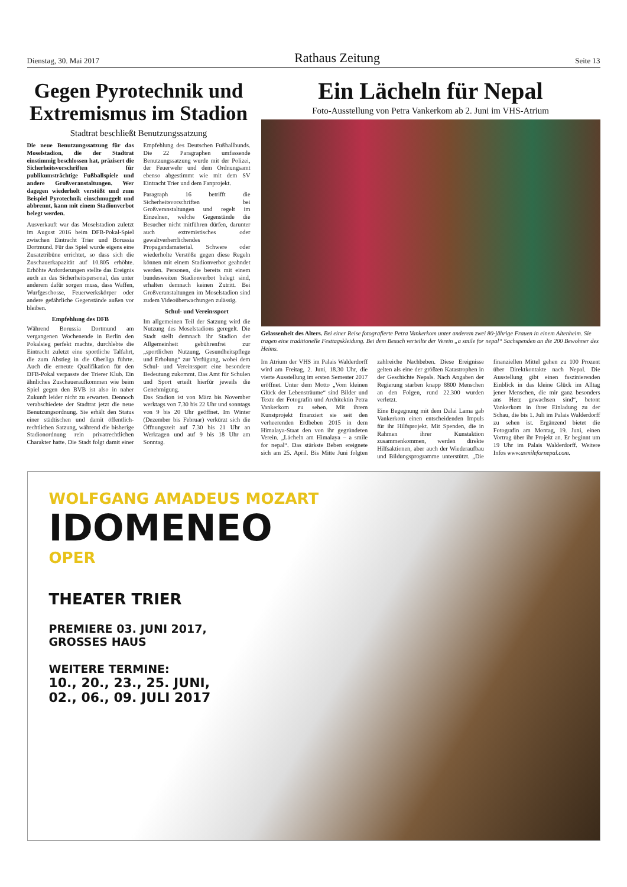Dienstag, 30. Mai 2017 Rathaus Zeitung Seite 13
Gegen Pyrotechnik und Extremismus im Stadion
Stadtrat beschließt Benutzungssatzung
Die neue Benutzungssatzung für das Moselstadion, die der Stadtrat einstimmig beschlossen hat, präzisert die Sicherheitsvorschriften für publikumsträchtige Fußballspiele und andere Großveranstaltungen. Wer dagegen wiederholt verstößt und zum Beispiel Pyrotechnik einschmuggelt und abbrennt, kann mit einem Stadionverbot belegt werden.
Ausverkauft war das Moselstadion zuletzt im August 2016 beim DFB-Pokal-Spiel zwischen Eintracht Trier und Borussia Dortmund. Für das Spiel wurde eigens eine Zusatztribüne errichtet, so dass sich die Zuschauerkapazität auf 10.805 erhöhte. Erhöhte Anforderungen stellte das Ereignis auch an das Sicherheitspersonal, das unter anderem dafür sorgen muss, dass Waffen, Wurfgeschosse, Feuerwerkskörper oder andere gefährliche Gegenstände außen vor bleiben.
Empfehlung des DFB
Während Borussia Dortmund am vergangenen Wochenende in Berlin den Pokalsieg perfekt machte, durchlebte die Eintracht zuletzt eine sportliche Talfahrt, die zum Abstieg in die Oberliga führte. Auch die erneute Qualifikation für den DFB-Pokal verpasste der Trierer Klub. Ein ähnliches Zuschaueraufkommen wie beim Spiel gegen den BVB ist also in naher Zukunft leider nicht zu erwarten. Dennoch verabschiedete der Stadtrat jetzt die neue Benutzungsordnung. Sie erhält den Status einer städtischen und damit öffentlich-rechtlichen Satzung, während die bisherige Stadionordnung rein privatrechtlichen Charakter hatte. Die Stadt folgt damit einer Empfehlung des Deutschen Fußballbunds. Die 22 Paragraphen umfassende Benutzungssatzung wurde mit der Polizei, der Feuerwehr und dem Ordnungsamt ebenso abgestimmt wie mit dem SV Eintracht Trier und dem Fanprojekt.
Paragraph 16 betrifft die Sicherheitsvorschriften bei Großveranstaltungen und regelt im Einzelnen, welche Gegenstände die Besucher nicht mitführen dürfen, darunter auch extremistisches oder gewaltverherrlichendes Propagandamaterial. Schwere oder wiederholte Verstöße gegen diese Regeln können mit einem Stadionverbot geahndet werden. Personen, die bereits mit einem bundesweiten Stadionverbot belegt sind, erhalten demnach keinen Zutritt. Bei Großveranstaltungen im Moselstadion sind zudem Videoüberwachungen zulässig.
Schul- und Vereinssport
Im allgemeinen Teil der Satzung wird die Nutzung des Moselstadions geregelt. Die Stadt stellt demnach ihr Stadion der Allgemeinheit gebührenfrei zur „sportlichen Nutzung, Gesundheitspflege und Erholung“ zur Verfügung, wobei dem Schul- und Vereinssport eine besondere Bedeutung zukommt. Das Amt für Schulen und Sport erteilt hierfür jeweils die Genehmigung.
Das Stadion ist von März bis November werktags von 7.30 bis 22 Uhr und sonntags von 9 bis 20 Uhr geöffnet. Im Winter (Dezember bis Februar) verkürzt sich die Öffnungszeit auf 7.30 bis 21 Uhr an Werktagen und auf 9 bis 18 Uhr am Sonntag.
Ein Lächeln für Nepal
Foto-Ausstellung von Petra Vankerkom ab 2. Juni im VHS-Atrium
Gelassenheit des Alters. Bei einer Reise fotografierte Petra Vankerkom unter anderem zwei 80-jährige Frauen in einem Altenheim. Sie tragen eine traditionelle Festtagskleidung. Bei dem Besuch verteilte der Verein „a smile for nepal“ Sachspenden an die 200 Bewohner des Heims.
Im Atrium der VHS im Palais Walderdorff wird am Freitag, 2. Juni, 18.30 Uhr, die vierte Ausstellung im ersten Semester 2017 eröffnet. Unter dem Motto „Vom kleinen Glück der Lebensträume“ sind Bilder und Texte der Fotografin und Architektin Petra Vankerkom zu sehen. Mit ihrem Kunstprojekt finanziert sie seit den verheerenden Erdbeben 2015 in dem Himalaya-Staat den von ihr gegründeten Verein. „Lächeln am Himalaya – a smile for nepal“. Das stärkste Beben ereignete sich am 25. April. Bis Mitte Juni folgten zahlreiche Nachbeben. Diese Ereignisse gelten als eine der größten Katastrophen in der Geschichte Nepals. Nach Angaben der Regierung starben knapp 8800 Menschen an den Folgen, rund 22.300 wurden verletzt.
Eine Begegnung mit dem Dalai Lama gab Vankerkom einen entscheidenden Impuls für ihr Hilfsprojekt. Mit Spenden, die in Rahmen ihrer Kunstaktion zusammenkommen, werden direkte Hilfsaktionen, aber auch der Wiederaufbau und Bildungsprogramme unterstützt. „Die finanziellen Mittel gehen zu 100 Prozent über Direktkontakte nach Nepal. Die Ausstellung gibt einen faszinierenden Einblick in das kleine Glück im Alltag jener Menschen, die mir ganz besonders ans Herz gewachsen sind“, betont Vankerkom in ihrer Einladung zu der Schau, die bis 1. Juli im Palais Walderdorff zu sehen ist. Ergänzend bietet die Fotografin am Montag, 19. Juni, einen Vortrag über ihr Projekt an. Er beginnt um 19 Uhr im Palais Walderdorff. Weitere Infos www.asmilefornepal.com.
WOLFGANG AMADEUS MOZART
IDOMENEO
OPER
THEATER TRIER
PREMIERE 03. JUNI 2017,
GROSSES HAUS
WEITERE TERMINE:
10., 20., 23., 25. JUNI,
02., 06., 09. JULI 2017